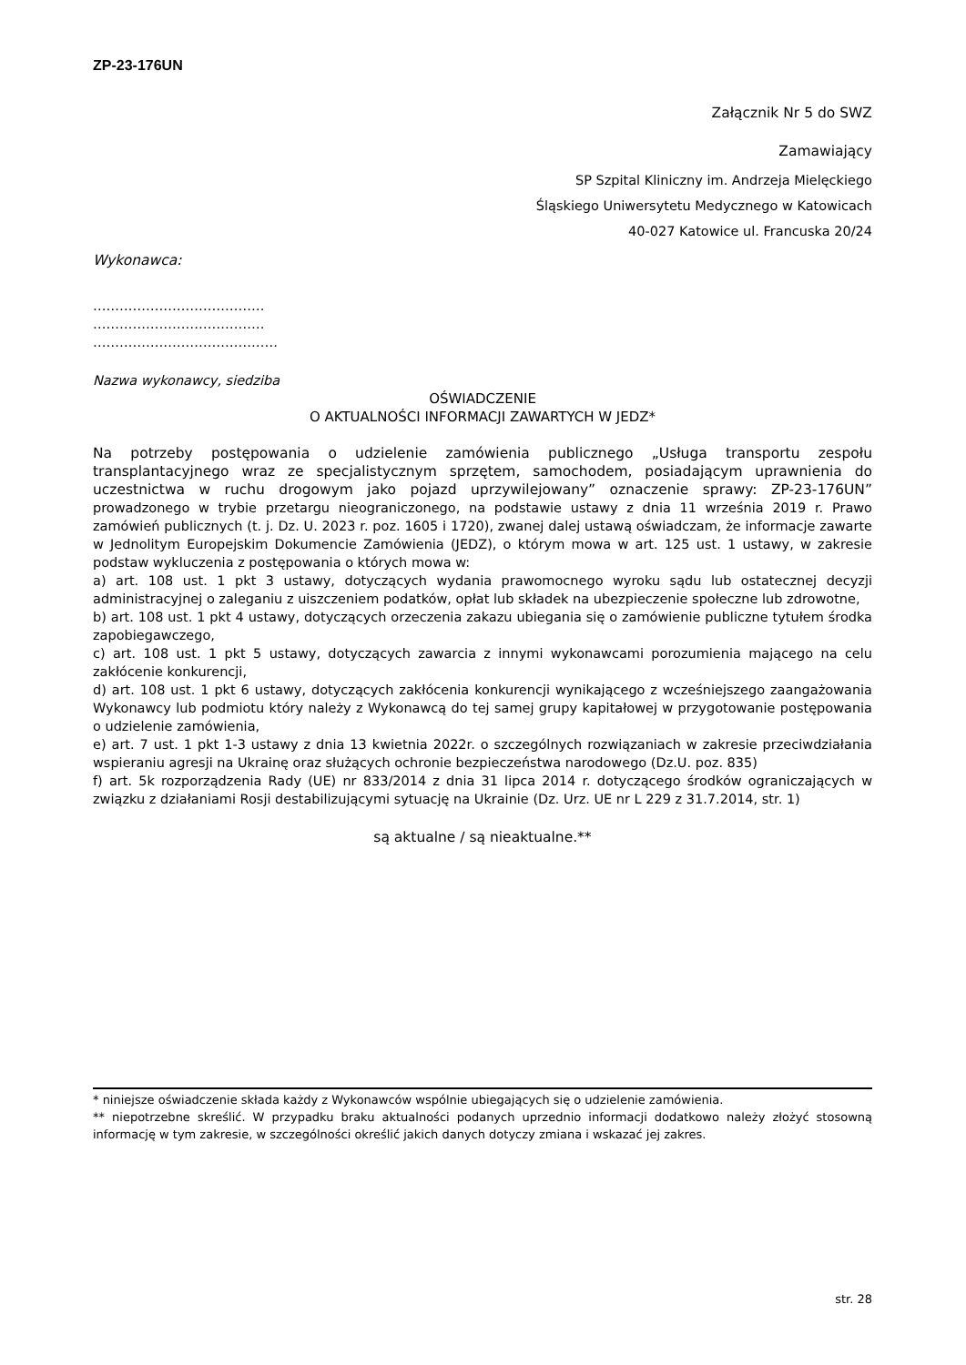ZP-23-176UN
Załącznik Nr 5 do SWZ
Zamawiający
SP Szpital Kliniczny im. Andrzeja Mielęckiego
Śląskiego Uniwersytetu Medycznego w Katowicach
40-027 Katowice ul. Francuska 20/24
Wykonawca:
…………………………………
…………………………………
……………………………………
Nazwa wykonawcy, siedziba
OŚWIADCZENIE
O AKTUALNOŚCI INFORMACJI ZAWARTYCH W JEDZ*
Na potrzeby postępowania o udzielenie zamówienia publicznego „Usługa transportu zespołu transplantacyjnego wraz ze specjalistycznym sprzętem, samochodem, posiadającym uprawnienia do uczestnictwa w ruchu drogowym jako pojazd uprzywilejowany” oznaczenie sprawy: ZP-23-176UN” prowadzonego w trybie przetargu nieograniczonego, na podstawie ustawy z dnia 11 września 2019 r. Prawo zamówień publicznych (t. j. Dz. U. 2023 r. poz. 1605 i 1720), zwanej dalej ustawą oświadczam, że informacje zawarte w Jednolitym Europejskim Dokumencie Zamówienia (JEDZ), o którym mowa w art. 125 ust. 1 ustawy, w zakresie podstaw wykluczenia z postępowania o których mowa w:
a) art. 108 ust. 1 pkt 3 ustawy, dotyczących wydania prawomocnego wyroku sądu lub ostatecznej decyzji administracyjnej o zaleganiu z uiszczeniem podatków, opłat lub składek na ubezpieczenie społeczne lub zdrowotne,
b) art. 108 ust. 1 pkt 4 ustawy, dotyczących orzeczenia zakazu ubiegania się o zamówienie publiczne tytułem środka zapobiegawczego,
c) art. 108 ust. 1 pkt 5 ustawy, dotyczących zawarcia z innymi wykonawcami porozumienia mającego na celu zakłócenie konkurencji,
d) art. 108 ust. 1 pkt 6 ustawy, dotyczących zakłócenia konkurencji wynikającego z wcześniejszego zaangażowania Wykonawcy lub podmiotu który należy z Wykonawcą do tej samej grupy kapitałowej w przygotowanie postępowania o udzielenie zamówienia,
e) art. 7 ust. 1 pkt 1-3 ustawy z dnia 13 kwietnia 2022r. o szczególnych rozwiązaniach w zakresie przeciwdziałania wspieraniu agresji na Ukrainę oraz służących ochronie bezpieczeństwa narodowego (Dz.U. poz. 835)
f) art. 5k rozporządzenia Rady (UE) nr 833/2014 z dnia 31 lipca 2014 r. dotyczącego środków ograniczających w związku z działaniami Rosji destabilizującymi sytuację na Ukrainie (Dz. Urz. UE nr L 229 z 31.7.2014, str. 1)
są aktualne / są nieaktualne.**
* niniejsze oświadczenie składa każdy z Wykonawców wspólnie ubiegających się o udzielenie zamówienia.
** niepotrzebne skreślić. W przypadku braku aktualności podanych uprzednio informacji dodatkowo należy złożyć stosowną informację w tym zakresie, w szczególności określić jakich danych dotyczy zmiana i wskazać jej zakres.
str. 28